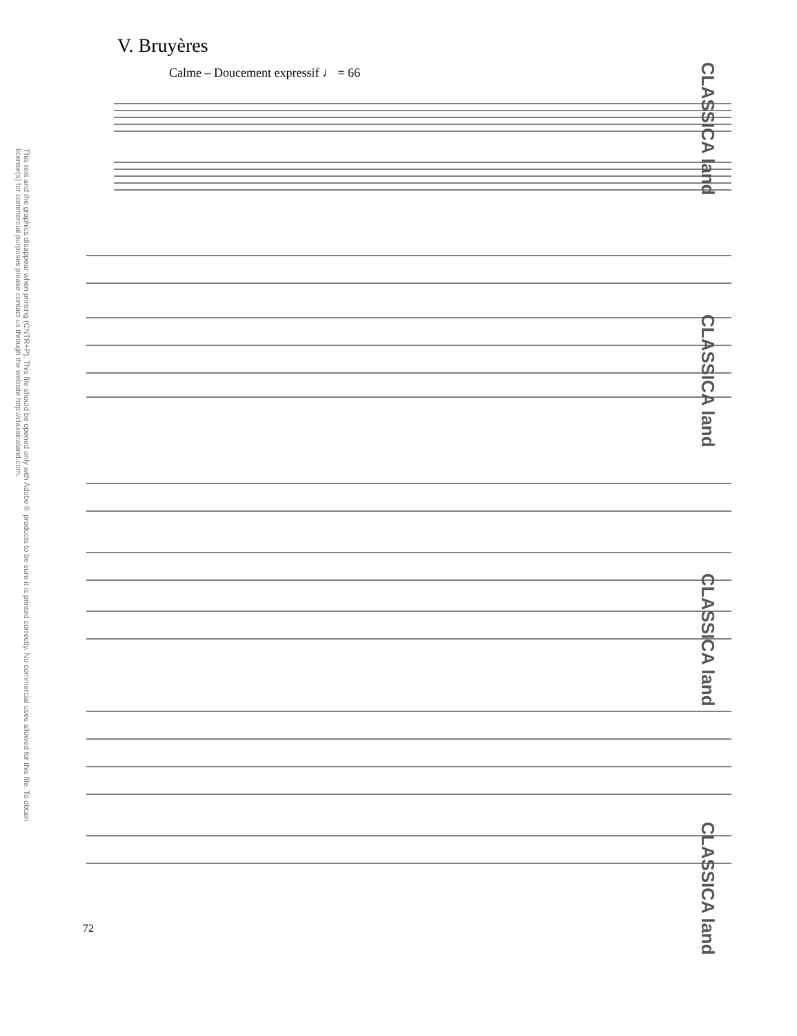V. Bruyères
Calme – Doucement expressif ♩ = 66
This text and the graphics disappear when printing (CNTR+P). This file should be opened only with Adobe® products to be sure it is printed correctly. No commercial uses allowed for this file. To obtain license(s) for commercial purposes please contact us through the website http://classicaland.com.
CLASSICA land
CLASSICA land
CLASSICA land
CLASSICA land
72